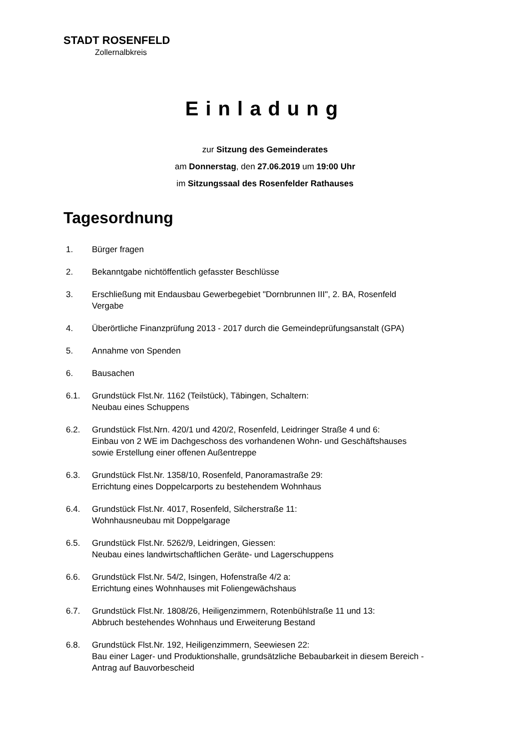STADT ROSENFELD
Zollernalbkreis
Einladung
zur Sitzung des Gemeinderates
am Donnerstag, den 27.06.2019 um 19:00 Uhr
im Sitzungssaal des Rosenfelder Rathauses
Tagesordnung
1. Bürger fragen
2. Bekanntgabe nichtöffentlich gefasster Beschlüsse
3. Erschließung mit Endausbau Gewerbegebiet "Dornbrunnen III", 2. BA, Rosenfeld
Vergabe
4. Überörtliche Finanzprüfung 2013 - 2017 durch die Gemeindeprüfungsanstalt (GPA)
5. Annahme von Spenden
6. Bausachen
6.1. Grundstück Flst.Nr. 1162 (Teilstück), Täbingen, Schaltern:
Neubau eines Schuppens
6.2. Grundstück Flst.Nrn. 420/1 und 420/2, Rosenfeld, Leidringer Straße 4 und 6:
Einbau von 2 WE im Dachgeschoss des vorhandenen Wohn- und Geschäftshauses
sowie Erstellung einer offenen Außentreppe
6.3. Grundstück Flst.Nr. 1358/10, Rosenfeld, Panoramastraße 29:
Errichtung eines Doppelcarports zu bestehendem Wohnhaus
6.4. Grundstück Flst.Nr. 4017, Rosenfeld, Silcherstraße 11:
Wohnhausneubau mit Doppelgarage
6.5. Grundstück Flst.Nr. 5262/9, Leidringen, Giessen:
Neubau eines landwirtschaftlichen Geräte- und Lagerschuppens
6.6. Grundstück Flst.Nr. 54/2, Isingen, Hofenstraße 4/2 a:
Errichtung eines Wohnhauses mit Foliengewächshaus
6.7. Grundstück Flst.Nr. 1808/26, Heiligenzimmern, Rotenbühlstraße 11 und 13:
Abbruch bestehendes Wohnhaus und Erweiterung Bestand
6.8. Grundstück Flst.Nr. 192, Heiligenzimmern, Seewiesen 22:
Bau einer Lager- und Produktionshalle, grundsätzliche Bebaubarkeit in diesem Bereich -
Antrag auf Bauvorbescheid